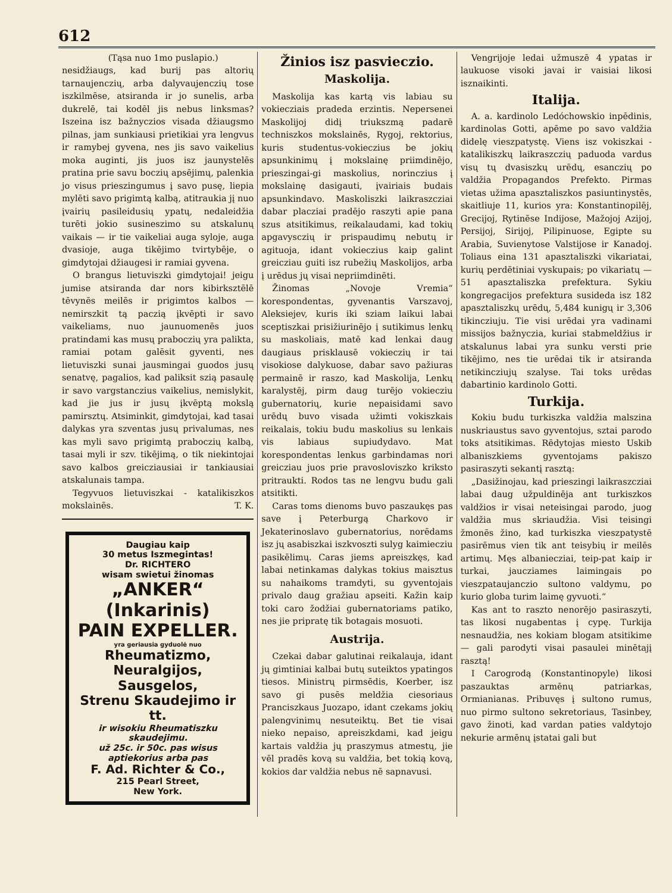612
(Tąsa nuo 1mo puslapio.)
nesidžiaugs, kad burij pas altorių tarnaujenczių, arba dalyvaujenczių tose iszkilmēse, atsiranda ir jo sunelis, arba dukrelē, tai kodēl jis nebus linksmas? Iszeina isz bažnyczios visada džiaugsmo pilnas, jam sunkiausi prietikiai yra lengvus ir ramybej gyvena, nes jis savo vaikelius moka auginti, jis juos isz jaunystelēs pratina prie savu boczių apsējimų, palenkia jo visus prieszingumus į savo pusę, liepia mylēti savo prigimtą kalbą, atitraukia jį nuo įvairių pasileidusių ypatų, nedaleidžia turēti jokio susineszimo su atskalunų vaikais — ir tie vaikeliai auga syloje, auga dvasioje, auga tikējimo tvirtybēje, o gimdytojai džiaugesi ir ramiai gyvena.
O brangus lietuviszki gimdytojai! jeigu jumise atsiranda dar nors kibirksztēlē tēvynēs meilēs ir prigimtos kalbos — nemirszkit tą paczią įkvēpti ir savo vaikeliams, nuo jaunuomenēs juos pratindami kas musų praboczių yra palikta, ramiai potam galēsit gyventi, nes lietuviszki sunai jausmingai guodos jusų senatvę, pagalios, kad paliksit szią pasaulę ir savo vargstanczius vaikelius, nemislykit, kad jie jus ir jusų įkvēptą mokslą pamirsztų. Atsiminkit, gimdytojai, kad tasai dalykas yra szventas jusų privalumas, nes kas myli savo prigimtą praboczių kalbą, tasai myli ir szv. tikējimą, o tik niekintojai savo kalbos greicziausiai ir tankiausiai atskalunais tampa.
Tegyvuos lietuviszkai - katalikiszkos mokslainēs. T. K.
Daugiau kaip
30 metus Iszmegintas!
Dr. RICHTERO
wisam swietui žinomas
„ANKER“ (Inkarinis)
PAIN EXPELLER.
yra geriausia gyduolė nuo
Rheumatizmo,
Neuralgijos, Sausgelos,
Strenu Skaudejimo ir tt.
ir wisokiu Rheumatiszku skaudejimu.
už 25c. ir 50c. pas wisus aptiekorius arba pas
F. Ad. Richter & Co.,
215 Pearl Street,
New York.
Žinios isz pasvieczio.
Maskolija.
Maskolija kas kartą vis labiau su vokiecziais pradeda erzintis. Nepersenei Maskolijoj didį triukszmą padarē techniszkos mokslainēs, Rygoj, rektorius, kuris studentus-vokieczius be jokių apsunkinimų į mokslainę priimdinējo, prieszingai-gi maskolius, norinczius į mokslainę dasigauti, įvairiais budais apsunkindavo. Maskoliszki laikraszcziai dabar placziai pradējo raszyti apie pana szus atsitikimus, reikalaudami, kad tokių apgavysczių ir prispaudimų nebutų ir agituoja, idant vokieczius kaip galint greicziau guiti isz rubežių Maskolijos, arba į urēdus jų visai nepriimdinēti.
Žinomas „Novoje Vremia“ korespondentas, gyvenantis Varszavoj, Aleksiejev, kuris iki sziam laikui labai sceptiszkai prisižiurinējo į sutikimus lenkų su maskoliais, matē kad lenkai daug daugiaus prisklausē vokieczių ir tai visokiose dalykuose, dabar savo pažiuras permainē ir raszo, kad Maskolija, Lenkų karalystēj, pirm daug turējo vokiecziu gubernatorių, kurie nepaisidami savo urēdų buvo visada užimti vokiszkais reikalais, tokiu budu maskolius su lenkais vis labiaus supiudydavo. Mat korespondentas lenkus garbindamas nori greicziau juos prie pravosloviszko kriksto pritraukti. Rodos tas ne lengvu budu gali atsitikti.
Caras toms dienoms buvo paszaukęs pas save į Peterburgą Charkovo ir Jekaterinoslavo gubernatorius, norēdams isz jų asabiszkai iszkvoszti sulyg kaimiecziu pasikēlimų. Caras jiems apreiszkęs, kad labai netinkamas dalykas tokius maisztus su nahaikoms tramdyti, su gyventojais privalo daug gražiau apseiti. Kažin kaip toki caro žodžiai gubernatoriams patiko, nes jie pripratę tik botagais mosuoti.
Austrija.
Czekai dabar galutinai reikalauja, idant jų gimtiniai kalbai butų suteiktos ypatingos tiesos. Ministrų pirmsēdis, Koerber, isz savo gi pusēs meldžia ciesoriaus Pranciszkaus Juozapo, idant czekams jokių palengvinimų nesuteiktų. Bet tie visai nieko nepaiso, apreiszkdami, kad jeigu kartais valdžia jų praszymus atmestų, jie vēl pradēs kovą su valdžia, bet tokią kovą, kokios dar valdžia nebus nē sapnavusi.
Vengrijoje ledai užmuszē 4 ypatas ir laukuose visoki javai ir vaisiai likosi isznaikinti.
Italija.
A. a. kardinolo Ledóchowskio inpēdinis, kardinolas Gotti, apēme po savo valdžia didelę vieszpatystę. Viens isz vokiszkai - katalikiszkų laikraszczių paduoda vardus visų tų dvasiszkų urēdų, esanczių po valdžia Propagandos Prefekto. Pirmas vietas užima apasztaliszkos pasiuntinystēs, skaitliuje 11, kurios yra: Konstantinopilēj, Grecijoj, Rytinēse Indijose, Mažojoj Azijoj, Persijoj, Sirijoj, Pilipinuose, Egipte su Arabia, Suvienytose Valstijose ir Kanadoj. Toliaus eina 131 apasztaliszki vikariatai, kurių perdētiniai vyskupais; po vikariatų — 51 apasztaliszka prefektura. Sykiu kongregacijos prefektura susideda isz 182 apasztaliszkų urēdų, 5,484 kunigų ir 3,306 tikincziuju. Tie visi urēdai yra vadinami missijos bažnyczia, kuriai stabmeldžius ir atskalunus labai yra sunku versti prie tikējimo, nes tie urēdai tik ir atsiranda netikincziujų szalyse. Tai toks urēdas dabartinio kardinolo Gotti.
Turkija.
Kokiu budu turkiszka valdžia malszina nuskriaustus savo gyventojus, sztai parodo toks atsitikimas. Rēdytojas miesto Uskib albaniszkiems gyventojams pakiszo pasiraszyti sekantį rasztą:
„Dasižinojau, kad prieszingi laikraszcziai labai daug užpuldinēja ant turkiszkos valdžios ir visai neteisingai parodo, juog valdžia mus skriaudžia. Visi teisingi žmonēs žino, kad turkiszka vieszpatystē pasirēmus vien tik ant teisybių ir meilēs artimų. Męs albaniecziai, teip-pat kaip ir turkai, jaucziames laimingais po vieszpataujanczio sultono valdymu, po kurio globa turim laimę gyvuoti.“
Kas ant to raszto nenorējo pasiraszyti, tas likosi nugabentas į cypę. Turkija nesnaudžia, nes kokiam blogam atsitikime — gali parodyti visai pasaulei minētajį rasztą!
I Carogrodą (Konstantinopyle) likosi paszauktas armēnų patriarkas, Ormianianas. Pribuvęs į sultono rumus, nuo pirmo sultono sekretoriaus, Tasinbey, gavo žinoti, kad vardan paties valdytojo nekurie armēnų įstatai gali but